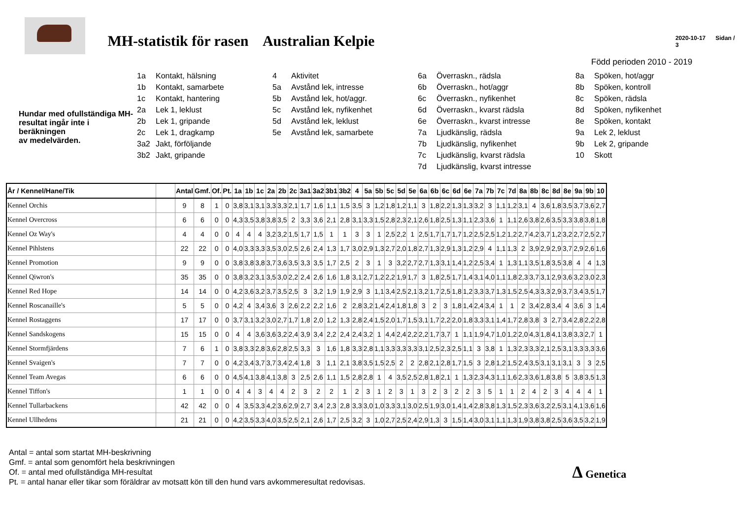MH-statistik för rasen Australian Kelpie
2020-10-17 Sidan / 3
Född perioden 2010 - 2019
Hundar med ofullständiga MH-resultat ingår inte i beräkningen
av medelvärden.
1a Kontakt, hälsning
1b Kontakt, samarbete
1c Kontakt, hantering
2a Lek 1, leklust
2b Lek 1, gripande
2c Lek 1, dragkamp
3a2 Jakt, förföljande
3b2 Jakt, gripande
4 Aktivitet
5a Avstånd lek, intresse
5b Avstånd lek, hot/aggr.
5c Avstånd lek, nyfikenhet
5d Avstånd lek, leklust
5e Avstånd lek, samarbete
6a Överraskn., rädsla
6b Överraskn., hot/aggr
6c Överraskn., nyfikenhet
6d Överraskn., kvarst rädsla
6e Överraskn., kvarst intresse
7a Ljudkänslig, rädsla
7b Ljudkänslig, nyfikenhet
7c Ljudkänslig, kvarst rädsla
7d Ljudkänslig, kvarst intresse
8a Spöken, hot/aggr
8b Spöken, kontroll
8c Spöken, rädsla
8d Spöken, nyfikenhet
8e Spöken, kontakt
9a Lek 2, leklust
9b Lek 2, gripande
10 Skott
| År / Kennel/Hane/Tik | | Antal | Gmf. | Of. | Pt. | 1a | 1b | 1c | 2a | 2b | 2c | 3a1 | 3a2 | 3b1 | 3b2 | 4 | 5a | 5b | 5c | 5d | 5e | 6a | 6b | 6c | 6d | 6e | 7a | 7b | 7c | 7d | 8a | 8b | 8c | 8d | 8e | 9a | 9b | 10 |
| --- | --- | --- | --- | --- | --- | --- | --- | --- | --- | --- | --- | --- | --- | --- | --- | --- | --- | --- | --- | --- | --- | --- | --- | --- | --- | --- | --- | --- | --- | --- | --- | --- | --- | --- | --- | --- | --- | --- |
| Kennel Orchis | | 9 | 8 | 1 | 0 | 3,8 | 3,1 | 3,1 | 3,3 | 3,3 | 2,1 | 1,7 | 1,6 | 1,1 | 1,5 | 3,5 | 3 | 1,2 | 1,8 | 1,2 | 1,1 | 3 | 1,8 | 2,2 | 1,3 | 1,3 | 3,2 | 3 | 1,1 | 1,2 | 3,1 | 4 | 3,6 | 1,8 | 3,5 | 3,7 | 3,6 | 2,7 |
| Kennel Overcross | | 6 | 6 | 0 | 0 | 4,3 | 3,5 | 3,8 | 3,8 | 3,5 | 2 | 3,3 | 3,6 | 2,1 | 2,8 | 3,1 | 3,3 | 1,5 | 2,8 | 2,3 | 2,1 | 2,6 | 1,8 | 2,5 | 1,3 | 1,1 | 2,3 | 3,6 | 1 | 1,1 | 2,6 | 3,8 | 2,6 | 3,5 | 3,3 | 3,8 | 3,8 | 1,8 |
| Kennel Oz Way's | | 4 | 4 | 0 | 0 | 4 | 4 | 4 | 3,2 | 3,2 | 1,5 | 1,7 | 1,5 | 1 | 1 | 3 | 3 | 1 | 2,5 | 2,2 | 1 | 2,5 | 1,7 | 1,7 | 1,7 | 1,2 | 2,5 | 2,5 | 1,2 | 1,2 | 2,7 | 4,2 | 3,7 | 1,2 | 3,2 | 2,7 | 2,5 | 2,7 |
| Kennel Pihlstens | | 22 | 22 | 0 | 0 | 4,0 | 3,3 | 3,3 | 3,5 | 3,0 | 2,5 | 2,6 | 2,4 | 1,3 | 1,7 | 3,0 | 2,9 | 1,3 | 2,7 | 2,0 | 1,8 | 2,7 | 1,3 | 2,9 | 1,3 | 1,2 | 2,9 | 4 | 1,1 | 1,3 | 2 | 3,9 | 2,9 | 2,9 | 3,7 | 2,9 | 2,6 | 1,6 |
| Kennel Promotion | | 9 | 9 | 0 | 0 | 3,8 | 3,8 | 3,8 | 3,7 | 3,6 | 3,5 | 3,3 | 3,5 | 1,7 | 2,5 | 2 | 3 | 1 | 3 | 3,2 | 2,7 | 2,7 | 1,3 | 3,1 | 1,4 | 1,2 | 2,5 | 3,4 | 1 | 1,3 | 1,1 | 3,5 | 1,8 | 3,5 | 3,8 | 4 | 4 | 1,3 |
| Kennel Qiwron's | | 35 | 35 | 0 | 0 | 3,8 | 3,2 | 3,1 | 3,5 | 3,0 | 2,2 | 2,4 | 2,6 | 1,6 | 1,8 | 3,1 | 2,7 | 1,2 | 2,2 | 1,9 | 1,7 | 3 | 1,8 | 2,5 | 1,7 | 1,4 | 3,1 | 4,0 | 1,1 | 1,8 | 2,3 | 3,7 | 3,1 | 2,9 | 3,6 | 3,2 | 3,0 | 2,3 |
| Kennel Red Hope | | 14 | 14 | 0 | 0 | 4,2 | 3,6 | 3,2 | 3,7 | 3,5 | 2,5 | 3 | 3,2 | 1,9 | 1,9 | 2,9 | 3 | 1,1 | 3,4 | 2,5 | 2,1 | 3,2 | 1,7 | 2,5 | 1,8 | 1,2 | 3,3 | 3,7 | 1,3 | 1,5 | 2,5 | 4,3 | 3,3 | 2,9 | 3,7 | 3,4 | 3,5 | 1,7 |
| Kennel Roscanaille's | | 5 | 5 | 0 | 0 | 4,2 | 4 | 3,4 | 3,6 | 3 | 2,6 | 2,2 | 2,2 | 1,6 | 2 | 2,8 | 3,2 | 1,4 | 2,4 | 1,8 | 1,8 | 3 | 2 | 3 | 1,8 | 1,4 | 2,4 | 3,4 | 1 | 1 | 2 | 3,4 | 2,8 | 3,4 | 4 | 3,6 | 3 | 1,4 |
| Kennel Rostaggens | | 17 | 17 | 0 | 0 | 3,7 | 3,1 | 3,2 | 3,0 | 2,7 | 1,7 | 1,8 | 2,0 | 1,2 | 1,3 | 2,8 | 2,4 | 1,5 | 2,0 | 1,7 | 1,5 | 3,1 | 1,7 | 2,2 | 2,0 | 1,8 | 3,3 | 3,1 | 1,4 | 1,7 | 2,8 | 3,8 | 3 | 2,7 | 3,4 | 2,8 | 2,2 | 2,8 |
| Kennel Sandskogens | | 15 | 15 | 0 | 0 | 4 | 4 | 3,6 | 3,6 | 3,2 | 2,4 | 3,9 | 3,4 | 2,2 | 2,4 | 2,4 | 3,2 | 1 | 4,4 | 2,4 | 2,2 | 2,2 | 1,7 | 3,7 | 1 | 1,1 | 1,9 | 4,7 | 1,0 | 1,2 | 2,0 | 4,3 | 1,8 | 4,1 | 3,8 | 3,3 | 2,7 | 1 |
| Kennel Stormfjärdens | | 7 | 6 | 1 | 0 | 3,8 | 3,3 | 2,8 | 3,6 | 2,8 | 2,5 | 3,3 | 3 | 1,6 | 1,8 | 3,3 | 2,8 | 1,1 | 3,3 | 3,3 | 3,3 | 3,1 | 2,5 | 2,3 | 2,5 | 1,1 | 3 | 3,8 | 1 | 1,3 | 2,3 | 3,3 | 2,1 | 2,5 | 3,1 | 3,3 | 3,3 | 3,6 |
| Kennel Svaigen's | | 7 | 7 | 0 | 0 | 4,2 | 3,4 | 3,7 | 3,7 | 3,4 | 2,4 | 1,8 | 3 | 1,1 | 2,1 | 3,8 | 3,5 | 1,5 | 2,5 | 2 | 2 | 2,8 | 2,1 | 2,8 | 1,7 | 1,5 | 3 | 2,8 | 1,2 | 1,5 | 2,4 | 3,5 | 3,1 | 3,1 | 3,1 | 3 | 3 | 2,5 |
| Kennel Team Avegas | | 6 | 6 | 0 | 0 | 4,5 | 4,1 | 3,8 | 4,1 | 3,8 | 3 | 2,5 | 2,6 | 1,1 | 1,5 | 2,8 | 2,8 | 1 | 4 | 3,5 | 2,5 | 2,8 | 1,8 | 2,1 | 1 | 1,3 | 2,3 | 4,3 | 1,1 | 1,6 | 2,3 | 3,6 | 1,8 | 3,8 | 5 | 3,8 | 3,5 | 1,3 |
| Kennel Tiffon's | | 1 | 1 | 0 | 0 | 4 | 4 | 3 | 4 | 4 | 2 | 3 | 2 | 2 | 1 | 2 | 3 | 1 | 2 | 3 | 1 | 3 | 2 | 3 | 2 | 2 | 3 | 5 | 1 | 1 | 2 | 4 | 2 | 3 | 4 | 4 | 4 | 1 |
| Kennel Tullarbackens | | 42 | 42 | 0 | 0 | 4 | 3,5 | 3,3 | 4,2 | 3,6 | 2,9 | 2,7 | 3,4 | 2,3 | 2,8 | 3,3 | 3,0 | 1,0 | 3,3 | 3,1 | 3,0 | 2,5 | 1,9 | 3,0 | 1,4 | 1,4 | 2,8 | 3,8 | 1,3 | 1,5 | 2,3 | 3,6 | 3,2 | 2,5 | 3,1 | 4,1 | 3,6 | 1,6 |
| Kennel Ullhedens | | 21 | 21 | 0 | 0 | 4,2 | 3,5 | 3,3 | 4,0 | 3,5 | 2,5 | 2,1 | 2,6 | 1,7 | 2,5 | 3,2 | 3 | 1,0 | 2,7 | 2,5 | 2,4 | 2,9 | 1,3 | 3 | 1,5 | 1,4 | 3,0 | 3,1 | 1,1 | 1,3 | 1,9 | 3,8 | 3,8 | 2,5 | 3,6 | 3,5 | 3,2 | 1,9 |
Antal = antal som startat MH-beskrivning
Gmf. = antal som genomfört hela beskrivningen
Of. = antal med ofullständiga MH-resultat
Pt. = antal hanar eller tikar som föräldrar av motsatt kön till den hund vars avkommeresultat redovisas.
Δ Genetica